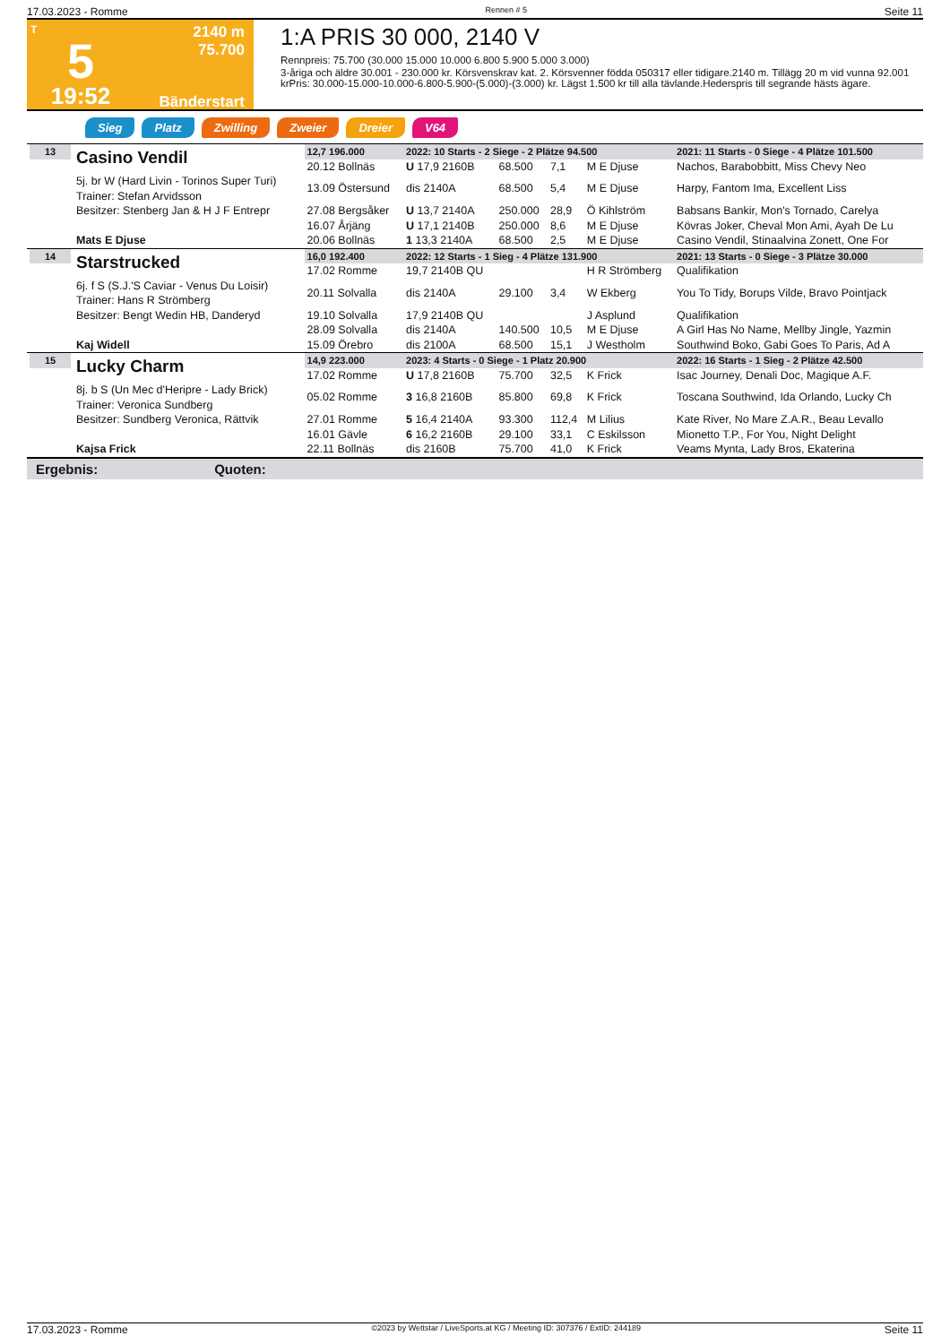17.03.2023 - Romme Rennen # 5 Seite 11
T
5
19:52
2140 m
75.700
Bänderstart
1:A PRIS 30 000, 2140 V
Rennpreis: 75.700 (30.000 15.000 10.000 6.800 5.900 5.000 3.000)
3-åriga och äldre 30.001 - 230.000 kr. Körsvenskrav kat. 2. Körsvenner födda 050317 eller tidigare.2140 m. Tillägg 20 m vid vunna 92.001 krPris: 30.000-15.000-10.000-6.800-5.900-(5.000)-(3.000) kr. Lägst 1.500 kr till alla tävlande.Hederspris till segrande hästs ägare.
Sieg Platz Zwilling Zweier Dreier V64
| 13 | Casino Vendil | 12,7 196.000 | 2022: 10 Starts - 2 Siege - 2 Plätze 94.500 | | | | 2021: 11 Starts - 0 Siege - 4 Plätze 101.500 |
| | | 20.12 Bollnäs | U 17,9 2160B | 68.500 | 7,1 | M E Djuse | Nachos, Barabobbitt, Miss Chevy Neo |
| | 5j. br W (Hard Livin - Torinos Super Turi) Trainer: Stefan Arvidsson | 13.09 Östersund | dis 2140A | 68.500 | 5,4 | M E Djuse | Harpy, Fantom Ima, Excellent Liss |
| | Besitzer: Stenberg Jan & H J F Entrepr | 27.08 Bergsåker | U 13,7 2140A | 250.000 | 28,9 | Ö Kihlström | Babsans Bankir, Mon's Tornado, Carelya |
| | | 16.07 Årjäng | U 17,1 2140B | 250.000 | 8,6 | M E Djuse | Kövras Joker, Cheval Mon Ami, Ayah De Lu |
| | Mats E Djuse | 20.06 Bollnäs | 1 13,3 2140A | 68.500 | 2,5 | M E Djuse | Casino Vendil, Stinaalvina Zonett, One For |
| 14 | Starstrucked | 16,0 192.400 | 2022: 12 Starts - 1 Sieg - 4 Plätze 131.900 | | | | 2021: 13 Starts - 0 Siege - 3 Plätze 30.000 |
| | | 17.02 Romme | 19,7 2140B QU | | | H R Strömberg | Qualifikation |
| | 6j. f S (S.J.'S Caviar - Venus Du Loisir) Trainer: Hans R Strömberg | 20.11 Solvalla | dis 2140A | 29.100 | 3,4 | W Ekberg | You To Tidy, Borups Vilde, Bravo Pointjack |
| | Besitzer: Bengt Wedin HB, Danderyd | 19.10 Solvalla | 17,9 2140B QU | | | J Asplund | Qualifikation |
| | | 28.09 Solvalla | dis 2140A | 140.500 | 10,5 | M E Djuse | A Girl Has No Name, Mellby Jingle, Yazmin |
| | Kaj Widell | 15.09 Örebro | dis 2100A | 68.500 | 15,1 | J Westholm | Southwind Boko, Gabi Goes To Paris, Ad A |
| 15 | Lucky Charm | 14,9 223.000 | 2023: 4 Starts - 0 Siege - 1 Platz 20.900 | | | | 2022: 16 Starts - 1 Sieg - 2 Plätze 42.500 |
| | | 17.02 Romme | U 17,8 2160B | 75.700 | 32,5 | K Frick | Isac Journey, Denali Doc, Magique A.F. |
| | 8j. b S (Un Mec d'Heripre - Lady Brick) Trainer: Veronica Sundberg | 05.02 Romme | 3 16,8 2160B | 85.800 | 69,8 | K Frick | Toscana Southwind, Ida Orlando, Lucky Ch |
| | Besitzer: Sundberg Veronica, Rättvik | 27.01 Romme | 5 16,4 2140A | 93.300 | 112,4 | M Lilius | Kate River, No Mare Z.A.R., Beau Levallo |
| | | 16.01 Gävle | 6 16,2 2160B | 29.100 | 33,1 | C Eskilsson | Mionetto T.P., For You, Night Delight |
| | Kajsa Frick | 22.11 Bollnäs | dis 2160B | 75.700 | 41,0 | K Frick | Veams Mynta, Lady Bros, Ekaterina |
Ergebnis: Quoten:
17.03.2023 - Romme ©2023 by Wettstar / LiveSports.at KG / Meeting ID: 307376 / ExtID: 244189 Seite 11